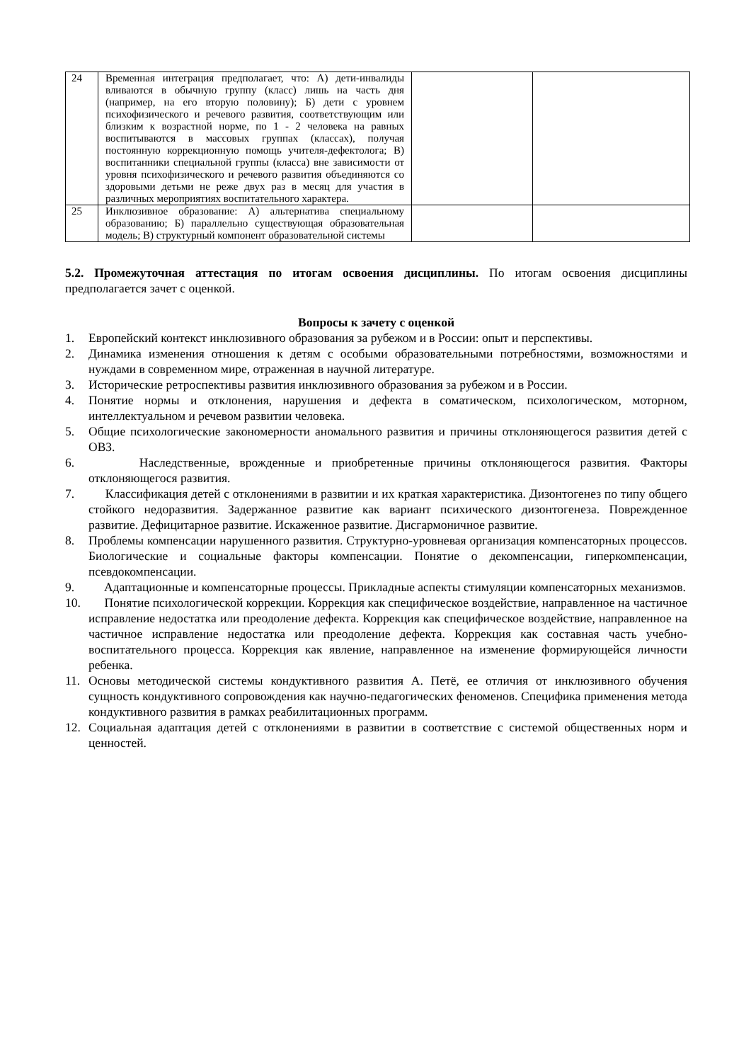| 24 | Временная интеграция предполагает, что: А) дети-инвалиды вливаются в обычную группу (класс) лишь на часть дня (например, на его вторую половину); Б) дети с уровнем психофизического и речевого развития, соответствующим или близким к возрастной норме, по 1 - 2 человека на равных воспитываются в массовых группах (классах), получая постоянную коррекционную помощь учителя-дефектолога; В) воспитанники специальной группы (класса) вне зависимости от уровня психофизического и речевого развития объединяются со здоровыми детьми не реже двух раз в месяц для участия в различных мероприятиях воспитательного характера. | | |
| 25 | Инклюзивное образование: А) альтернатива специальному образованию; Б) параллельно существующая образовательная модель; В) структурный компонент образовательной системы | | |
5.2. Промежуточная аттестация по итогам освоения дисциплины. По итогам освоения дисциплины предполагается зачет с оценкой.
Вопросы к зачету с оценкой
1. Европейский контекст инклюзивного образования за рубежом и в России: опыт и перспективы.
2. Динамика изменения отношения к детям с особыми образовательными потребностями, возможностями и нуждами в современном мире, отраженная в научной литературе.
3. Исторические ретроспективы развития инклюзивного образования за рубежом и в России.
4. Понятие нормы и отклонения, нарушения и дефекта в соматическом, психологическом, моторном, интеллектуальном и речевом развитии человека.
5. Общие психологические закономерности аномального развития и причины отклоняющегося развития детей с ОВЗ.
6. Наследственные, врожденные и приобретенные причины отклоняющегося развития. Факторы отклоняющегося развития.
7. Классификация детей с отклонениями в развитии и их краткая характеристика. Дизонтогенез по типу общего стойкого недоразвития. Задержанное развитие как вариант психического дизонтогенеза. Поврежденное развитие. Дефицитарное развитие. Искаженное развитие. Дисгармоничное развитие.
8. Проблемы компенсации нарушенного развития. Структурно-уровневая организация компенсаторных процессов. Биологические и социальные факторы компенсации. Понятие о декомпенсации, гиперкомпенсации, псевдокомпенсации.
9. Адаптационные и компенсаторные процессы. Прикладные аспекты стимуляции компенсаторных механизмов.
10. Понятие психологической коррекции. Коррекция как специфическое воздействие, направленное на частичное исправление недостатка или преодоление дефекта. Коррекция как специфическое воздействие, направленное на частичное исправление недостатка или преодоление дефекта. Коррекция как составная часть учебно-воспитательного процесса. Коррекция как явление, направленное на изменение формирующейся личности ребенка.
11. Основы методической системы кондуктивного развития А. Петё, ее отличия от инклюзивного обучения сущность кондуктивного сопровождения как научно-педагогических феноменов. Специфика применения метода кондуктивного развития в рамках реабилитационных программ.
12. Социальная адаптация детей с отклонениями в развитии в соответствие с системой общественных норм и ценностей.